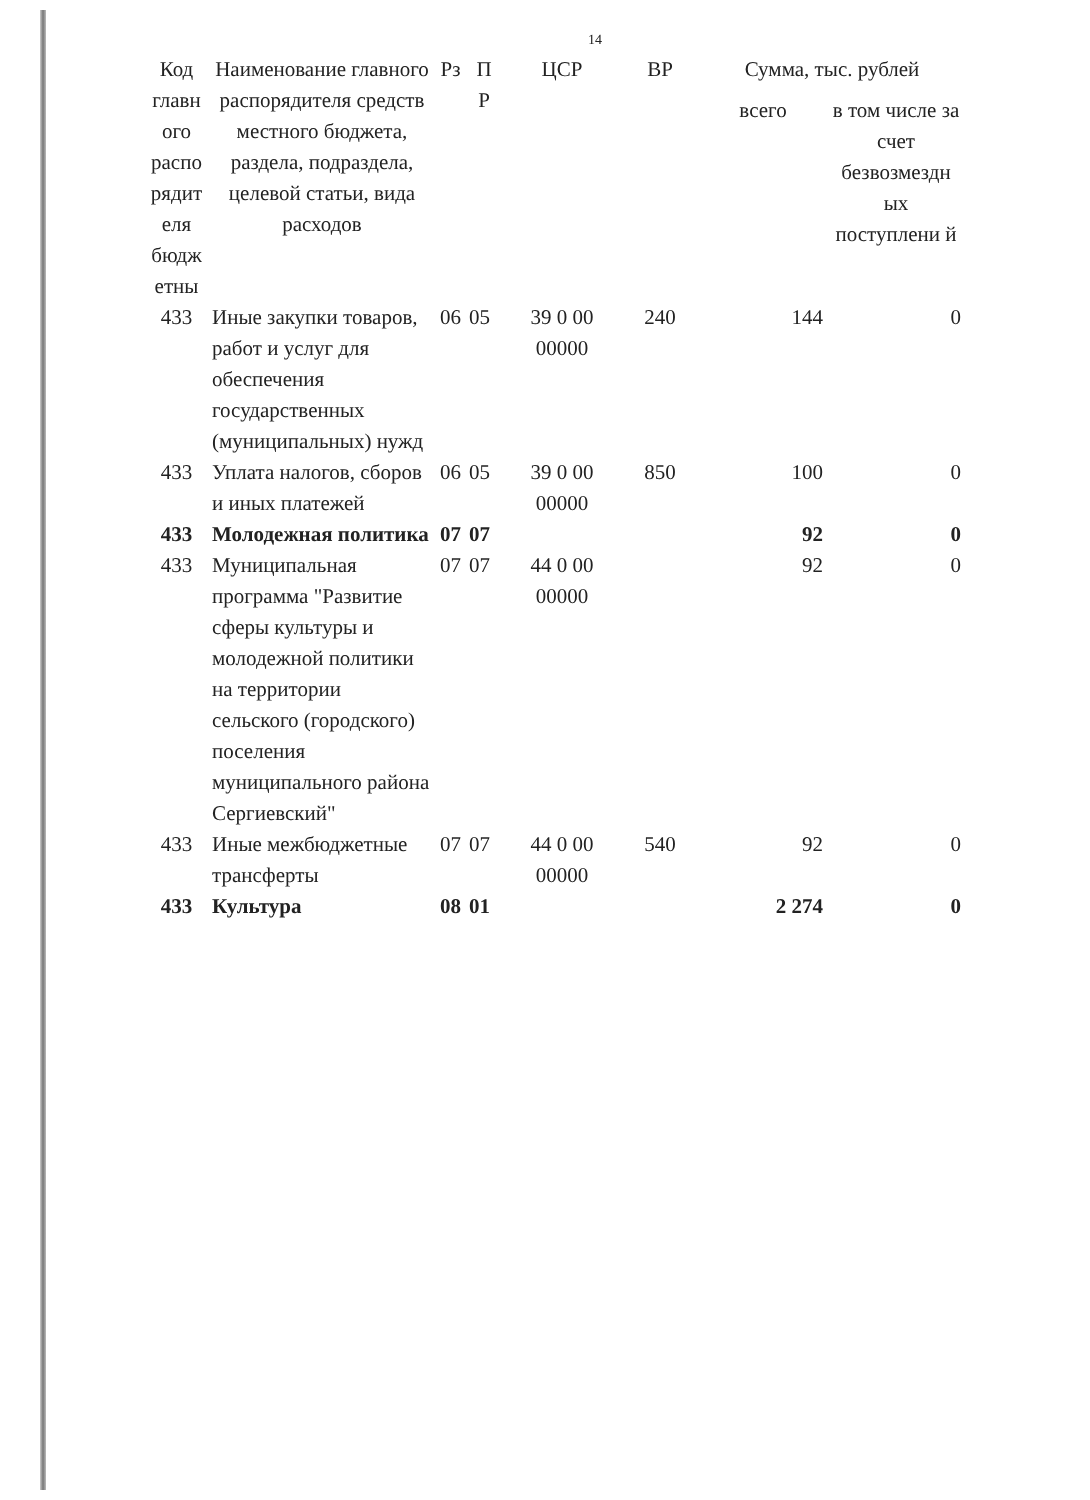14
| Код главн ого распо рядит еля бюдж етны | Наименование главного распорядителя средств местного бюджета, раздела, подраздела, целевой статьи, вида расходов | Рз | П Р | ЦСР | ВР | Сумма, тыс. рублей | |
| --- | --- | --- | --- | --- | --- | --- | --- |
| | | | | | | всего | в том числе за счет безвозмездн ых поступлени й |
| 433 | Иные закупки товаров, работ и услуг для обеспечения государственных (муниципальных) нужд | 06 | 05 | 39 0 00 00000 | 240 | 144 | 0 |
| 433 | Уплата налогов, сборов и иных платежей | 06 | 05 | 39 0 00 00000 | 850 | 100 | 0 |
| 433 | Молодежная политика | 07 | 07 | | | 92 | 0 |
| 433 | Муниципальная программа "Развитие сферы культуры и молодежной политики на территории сельского (городского) поселения муниципального района Сергиевский" | 07 | 07 | 44 0 00 00000 | | 92 | 0 |
| 433 | Иные межбюджетные трансферты | 07 | 07 | 44 0 00 00000 | 540 | 92 | 0 |
| 433 | Культура | 08 | 01 | | | 2 274 | 0 |